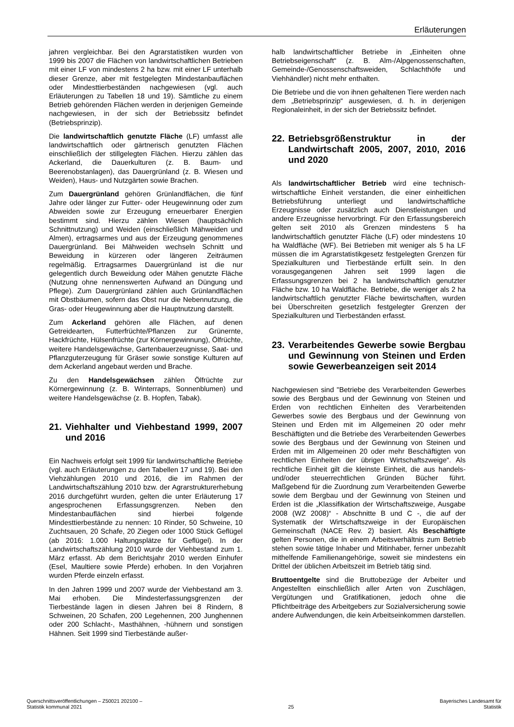Erläuterungen
jahren vergleichbar. Bei den Agrarstatistiken wurden von 1999 bis 2007 die Flächen von landwirtschaftlichen Betrieben mit einer LF von mindestens 2 ha bzw. mit einer LF unterhalb dieser Grenze, aber mit festgelegten Mindestanbauflächen oder Mindesttierbeständen nachgewiesen (vgl. auch Erläuterungen zu Tabellen 18 und 19). Sämtliche zu einem Betrieb gehörenden Flächen werden in derjenigen Gemeinde nachgewiesen, in der sich der Betriebssitz befindet (Betriebsprinzip).
Die landwirtschaftlich genutzte Fläche (LF) umfasst alle landwirtschaftlich oder gärtnerisch genutzten Flächen einschließlich der stillgelegten Flächen. Hierzu zählen das Ackerland, die Dauerkulturen (z. B. Baum- und Beerenobstanlagen), das Dauergrünland (z. B. Wiesen und Weiden), Haus- und Nutzgärten sowie Brachen.
Zum Dauergrünland gehören Grünlandflächen, die fünf Jahre oder länger zur Futter- oder Heugewinnung oder zum Abweiden sowie zur Erzeugung erneuerbarer Energien bestimmt sind. Hierzu zählen Wiesen (hauptsächlich Schnittnutzung) und Weiden (einschließlich Mähweiden und Almen), ertragsarmes und aus der Erzeugung genommenes Dauergrünland. Bei Mähweiden wechseln Schnitt und Beweidung in kürzeren oder längeren Zeiträumen regelmäßig. Ertragsarmes Dauergrünland ist die nur gelegentlich durch Beweidung oder Mähen genutzte Fläche (Nutzung ohne nennenswerten Aufwand an Düngung und Pflege). Zum Dauergrünland zählen auch Grünlandflächen mit Obstbäumen, sofern das Obst nur die Nebennutzung, die Gras- oder Heugewinnung aber die Hauptnutzung darstellt.
Zum Ackerland gehören alle Flächen, auf denen Getreidearten, Futterfrüchte/Pflanzen zur Grünernte, Hackfrüchte, Hülsenfrüchte (zur Körnergewinnung), Ölfrüchte, weitere Handelsgewächse, Gartenbauerzeugnisse, Saat- und Pflanzguterzeugung für Gräser sowie sonstige Kulturen auf dem Ackerland angebaut werden und Brache.
Zu den Handelsgewächsen zählen Ölfrüchte zur Körnergewinnung (z. B. Winterraps, Sonnenblumen) und weitere Handelsgewächse (z. B. Hopfen, Tabak).
21. Viehhalter und Viehbestand 1999, 2007 und 2016
Ein Nachweis erfolgt seit 1999 für landwirtschaftliche Betriebe (vgl. auch Erläuterungen zu den Tabellen 17 und 19). Bei den Viehzählungen 2010 und 2016, die im Rahmen der Landwirtschaftszählung 2010 bzw. der Agrarstrukturerhebung 2016 durchgeführt wurden, gelten die unter Erläuterung 17 angesprochenen Erfassungsgrenzen. Neben den Mindestanbauflächen sind hierbei folgende Mindesttierbestände zu nennen: 10 Rinder, 50 Schweine, 10 Zuchtsauen, 20 Schafe, 20 Ziegen oder 1000 Stück Geflügel (ab 2016: 1.000 Haltungsplätze für Geflügel). In der Landwirtschaftszählung 2010 wurde der Viehbestand zum 1. März erfasst. Ab dem Berichtsjahr 2010 werden Einhufer (Esel, Maultiere sowie Pferde) erhoben. In den Vorjahren wurden Pferde einzeln erfasst.
In den Jahren 1999 und 2007 wurde der Viehbestand am 3. Mai erhoben. Die Mindesterfassungsgrenzen der Tierbestände lagen in diesen Jahren bei 8 Rindern, 8 Schweinen, 20 Schafen, 200 Legehennen, 200 Junghennen oder 200 Schlacht-, Masthähnen, -hühnern und sonstigen Hähnen. Seit 1999 sind Tierbestände außer-
halb landwirtschaftlicher Betriebe in „Einheiten ohne Betriebseigenschaft“ (z. B. Alm-/Alpgenossenschaften, Gemeinde-/Genossenschaftsweiden, Schlachthöfe und Viehhändler) nicht mehr enthalten.
Die Betriebe und die von ihnen gehaltenen Tiere werden nach dem „Betriebsprinzip“ ausgewiesen, d. h. in derjenigen Regionaleinheit, in der sich der Betriebssitz befindet.
22. Betriebsgrößenstruktur in der Landwirtschaft 2005, 2007, 2010, 2016 und 2020
Als landwirtschaftlicher Betrieb wird eine technisch-wirtschaftliche Einheit verstanden, die einer einheitlichen Betriebsführung unterliegt und landwirtschaftliche Erzeugnisse oder zusätzlich auch Dienstleistungen und andere Erzeugnisse hervorbringt. Für den Erfassungsbereich gelten seit 2010 als Grenzen mindestens 5 ha landwirtschaftlich genutzter Fläche (LF) oder mindestens 10 ha Waldfläche (WF). Bei Betrieben mit weniger als 5 ha LF müssen die im Agrarstatistikgesetz festgelegten Grenzen für Spezialkulturen und Tierbestände erfüllt sein. In den vorausgegangenen Jahren seit 1999 lagen die Erfassungsgrenzen bei 2 ha landwirtschaftlich genutzter Fläche bzw. 10 ha Waldfläche. Betriebe, die weniger als 2 ha landwirtschaftlich genutzter Fläche bewirtschaften, wurden bei Überschreiten gesetzlich festgelegter Grenzen der Spezialkulturen und Tierbeständen erfasst.
23. Verarbeitendes Gewerbe sowie Bergbau und Gewinnung von Steinen und Erden sowie Gewerbeanzeigen seit 2014
Nachgewiesen sind "Betriebe des Verarbeitenden Gewerbes sowie des Bergbaus und der Gewinnung von Steinen und Erden von rechtlichen Einheiten des Verarbeitenden Gewerbes sowie des Bergbaus und der Gewinnung von Steinen und Erden mit im Allgemeinen 20 oder mehr Beschäftigten und die Betriebe des Verarbeitenden Gewerbes sowie des Bergbaus und der Gewinnung von Steinen und Erden mit im Allgemeinen 20 oder mehr Beschäftigten von rechtlichen Einheiten der übrigen Wirtschaftszweige“. Als rechtliche Einheit gilt die kleinste Einheit, die aus handels- und/oder steuerrechtlichen Gründen Bücher führt. Maßgebend für die Zuordnung zum Verarbeitenden Gewerbe sowie dem Bergbau und der Gewinnung von Steinen und Erden ist die „Klassifikation der Wirtschaftszweige, Ausgabe 2008 (WZ 2008)“ - Abschnitte B und C -, die auf der Systematik der Wirtschaftszweige in der Europäischen Gemeinschaft (NACE Rev. 2) basiert. Als Beschäftigte gelten Personen, die in einem Arbeitsverhältnis zum Betrieb stehen sowie tätige Inhaber und Mitinhaber, ferner unbezahlt mithelfende Familienangehörige, soweit sie mindestens ein Drittel der üblichen Arbeitszeit im Betrieb tätig sind.
Bruttoentgelte sind die Bruttobezüge der Arbeiter und Angestellten einschließlich aller Arten von Zuschlägen, Vergütungen und Gratifikationen, jedoch ohne die Pflichtbeiträge des Arbeitgebers zur Sozialversicherung sowie andere Aufwendungen, die kein Arbeitseinkommen darstellen.
Querschnittsveröffentlichungen – Z50021 202100 –
Statistik kommunal 2021
25
Bayerisches Landesamt für
Statistik